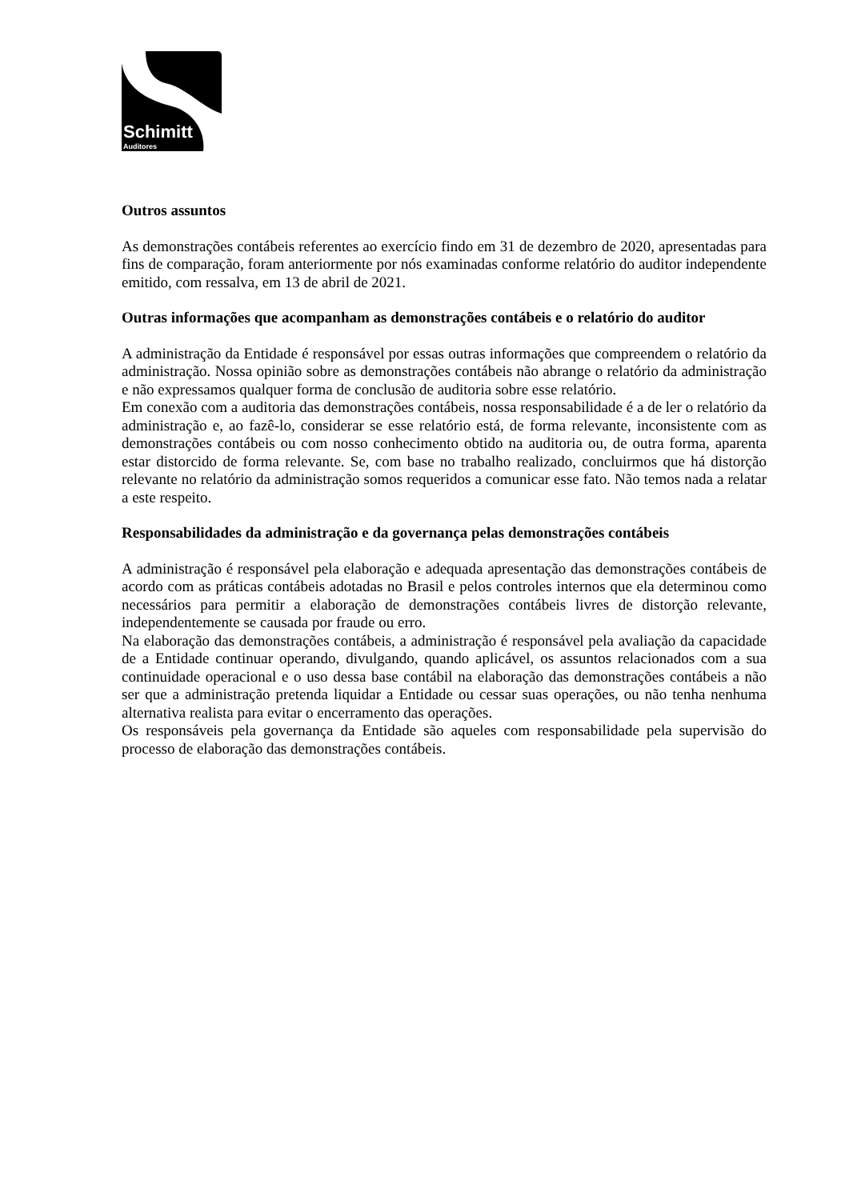Schimitt
Auditores
Outros assuntos
As demonstrações contábeis referentes ao exercício findo em 31 de dezembro de 2020, apresentadas para fins de comparação, foram anteriormente por nós examinadas conforme relatório do auditor independente emitido, com ressalva, em 13 de abril de 2021.
Outras informações que acompanham as demonstrações contábeis e o relatório do auditor
A administração da Entidade é responsável por essas outras informações que compreendem o relatório da administração. Nossa opinião sobre as demonstrações contábeis não abrange o relatório da administração e não expressamos qualquer forma de conclusão de auditoria sobre esse relatório.
Em conexão com a auditoria das demonstrações contábeis, nossa responsabilidade é a de ler o relatório da administração e, ao fazê-lo, considerar se esse relatório está, de forma relevante, inconsistente com as demonstrações contábeis ou com nosso conhecimento obtido na auditoria ou, de outra forma, aparenta estar distorcido de forma relevante. Se, com base no trabalho realizado, concluirmos que há distorção relevante no relatório da administração somos requeridos a comunicar esse fato. Não temos nada a relatar a este respeito.
Responsabilidades da administração e da governança pelas demonstrações contábeis
A administração é responsável pela elaboração e adequada apresentação das demonstrações contábeis de acordo com as práticas contábeis adotadas no Brasil e pelos controles internos que ela determinou como necessários para permitir a elaboração de demonstrações contábeis livres de distorção relevante, independentemente se causada por fraude ou erro.
Na elaboração das demonstrações contábeis, a administração é responsável pela avaliação da capacidade de a Entidade continuar operando, divulgando, quando aplicável, os assuntos relacionados com a sua continuidade operacional e o uso dessa base contábil na elaboração das demonstrações contábeis a não ser que a administração pretenda liquidar a Entidade ou cessar suas operações, ou não tenha nenhuma alternativa realista para evitar o encerramento das operações.
Os responsáveis pela governança da Entidade são aqueles com responsabilidade pela supervisão do processo de elaboração das demonstrações contábeis.